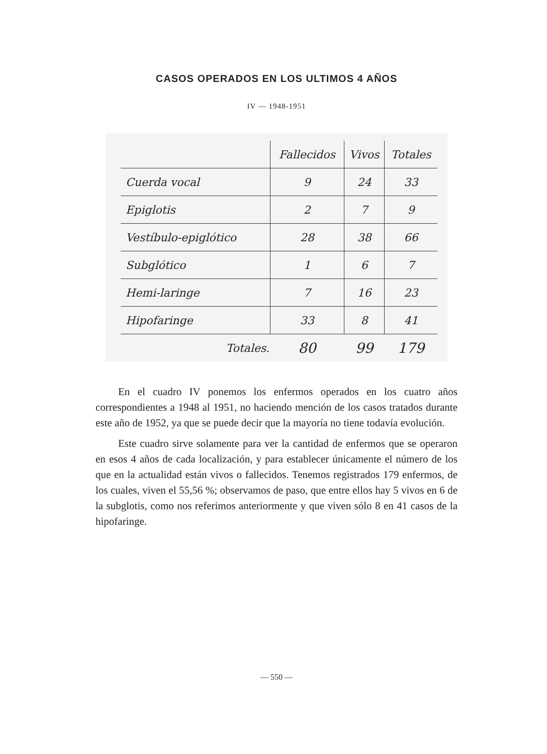CASOS OPERADOS EN LOS ULTIMOS 4 AÑOS
IV — 1948-1951
| | Fallecidos | Vivos | Totales |
| --- | --- | --- | --- |
| Cuerda vocal | 9 | 24 | 33 |
| Epiglotis | 2 | 7 | 9 |
| Vestíbulo-epiglótico | 28 | 38 | 66 |
| Subglótico | 1 | 6 | 7 |
| Hemi-laringe | 7 | 16 | 23 |
| Hipofaringe | 33 | 8 | 41 |
| Totales. | 80 | 99 | 179 |
En el cuadro IV ponemos los enfermos operados en los cuatro años correspondientes a 1948 al 1951, no haciendo mención de los casos tratados durante este año de 1952, ya que se puede decir que la mayoría no tiene todavía evolución.
Este cuadro sirve solamente para ver la cantidad de enfermos que se operaron en esos 4 años de cada localización, y para establecer únicamente el número de los que en la actualidad están vivos o fallecidos. Tenemos registrados 179 enfermos, de los cuales, viven el 55,56 %; observamos de paso, que entre ellos hay 5 vivos en 6 de la subglotis, como nos referimos anteriormente y que viven sólo 8 en 41 casos de la hipofaringe.
— 550 —